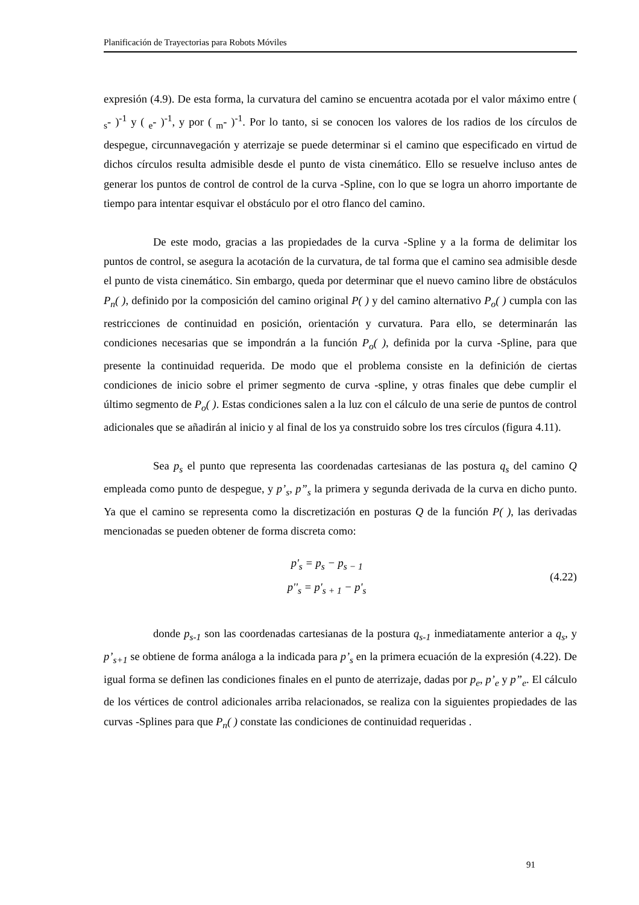Planificación de Trayectorias para Robots Móviles
expresión (4.9). De esta forma, la curvatura del camino se encuentra acotada por el valor máximo entre ( <sub>s</sub>- )<sup>-1</sup> y ( <sub>e</sub>- )<sup>-1</sup>, y por ( <sub>m</sub>- )<sup>-1</sup>. Por lo tanto, si se conocen los valores de los radios de los círculos de despegue, circunnavegación y aterrizaje se puede determinar si el camino que especificado en virtud de dichos círculos resulta admisible desde el punto de vista cinemático. Ello se resuelve incluso antes de generar los puntos de control de control de la curva -Spline, con lo que se logra un ahorro importante de tiempo para intentar esquivar el obstáculo por el otro flanco del camino.
De este modo, gracias a las propiedades de la curva -Spline y a la forma de delimitar los puntos de control, se asegura la acotación de la curvatura, de tal forma que el camino sea admisible desde el punto de vista cinemático. Sin embargo, queda por determinar que el nuevo camino libre de obstáculos P<sub>n</sub>( ), definido por la composición del camino original P( ) y del camino alternativo P<sub>o</sub>( ) cumpla con las restricciones de continuidad en posición, orientación y curvatura. Para ello, se determinarán las condiciones necesarias que se impondrán a la función P<sub>o</sub>( ), definida por la curva -Spline, para que presente la continuidad requerida. De modo que el problema consiste en la definición de ciertas condiciones de inicio sobre el primer segmento de curva -spline, y otras finales que debe cumplir el último segmento de P<sub>o</sub>( ). Estas condiciones salen a la luz con el cálculo de una serie de puntos de control adicionales que se añadirán al inicio y al final de los ya construido sobre los tres círculos (figura 4.11).
Sea p<sub>s</sub> el punto que representa las coordenadas cartesianas de las postura q<sub>s</sub> del camino Q empleada como punto de despegue, y p’<sub>s</sub>, p”<sub>s</sub> la primera y segunda derivada de la curva en dicho punto. Ya que el camino se representa como la discretización en posturas Q de la función P( ), las derivadas mencionadas se pueden obtener de forma discreta como:
p'<sub>s</sub> = p<sub>s</sub> − p<sub>s − 1</sub>
p''<sub>s</sub> = p'<sub>s + 1</sub> − p'<sub>s</sub>
(4.22)
donde p<sub>s-1</sub> son las coordenadas cartesianas de la postura q<sub>s-1</sub> inmediatamente anterior a q<sub>s</sub>, y p’<sub>s+1</sub> se obtiene de forma análoga a la indicada para p’<sub>s</sub> en la primera ecuación de la expresión (4.22). De igual forma se definen las condiciones finales en el punto de aterrizaje, dadas por p<sub>e</sub>, p’<sub>e</sub> y p”<sub>e</sub>. El cálculo de los vértices de control adicionales arriba relacionados, se realiza con la siguientes propiedades de las curvas -Splines para que P<sub>n</sub>( ) constate las condiciones de continuidad requeridas .
91